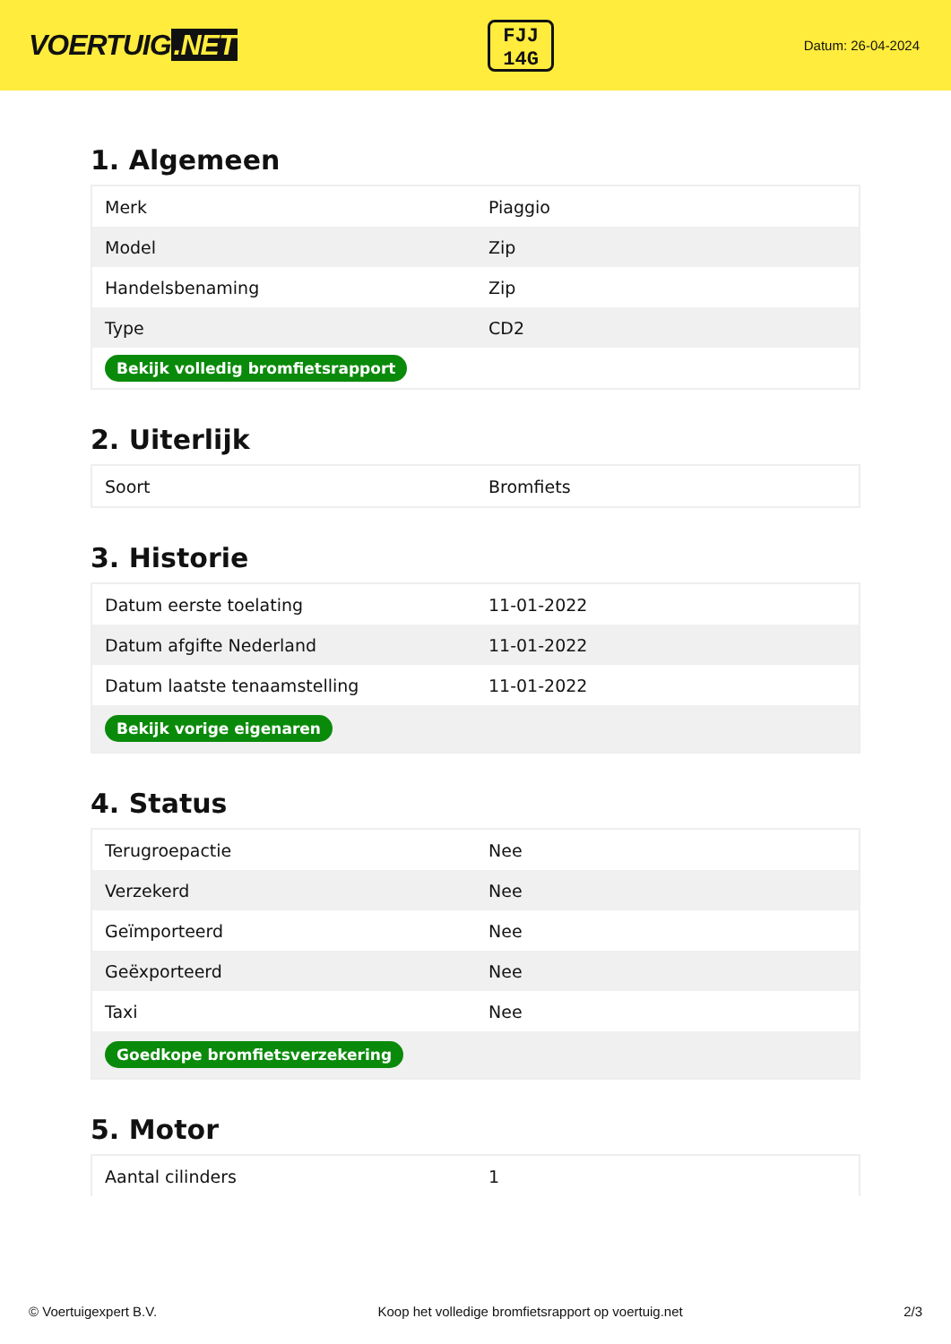VOERTUIG.NET
FJJ
14G
Datum: 26-04-2024
1. Algemeen
| Merk | Piaggio |
| Model | Zip |
| Handelsbenaming | Zip |
| Type | CD2 |
| Bekijk volledig bromfietsrapport | |
2. Uiterlijk
| Soort | Bromfiets |
3. Historie
| Datum eerste toelating | 11-01-2022 |
| Datum afgifte Nederland | 11-01-2022 |
| Datum laatste tenaamstelling | 11-01-2022 |
| Bekijk vorige eigenaren | |
4. Status
| Terugroepactie | Nee |
| Verzekerd | Nee |
| Geïmporteerd | Nee |
| Geëxporteerd | Nee |
| Taxi | Nee |
| Goedkope bromfietsverzekering | |
5. Motor
| Aantal cilinders | 1 |
© Voertuigexpert B.V. Koop het volledige bromfietsrapport op voertuig.net 2/3